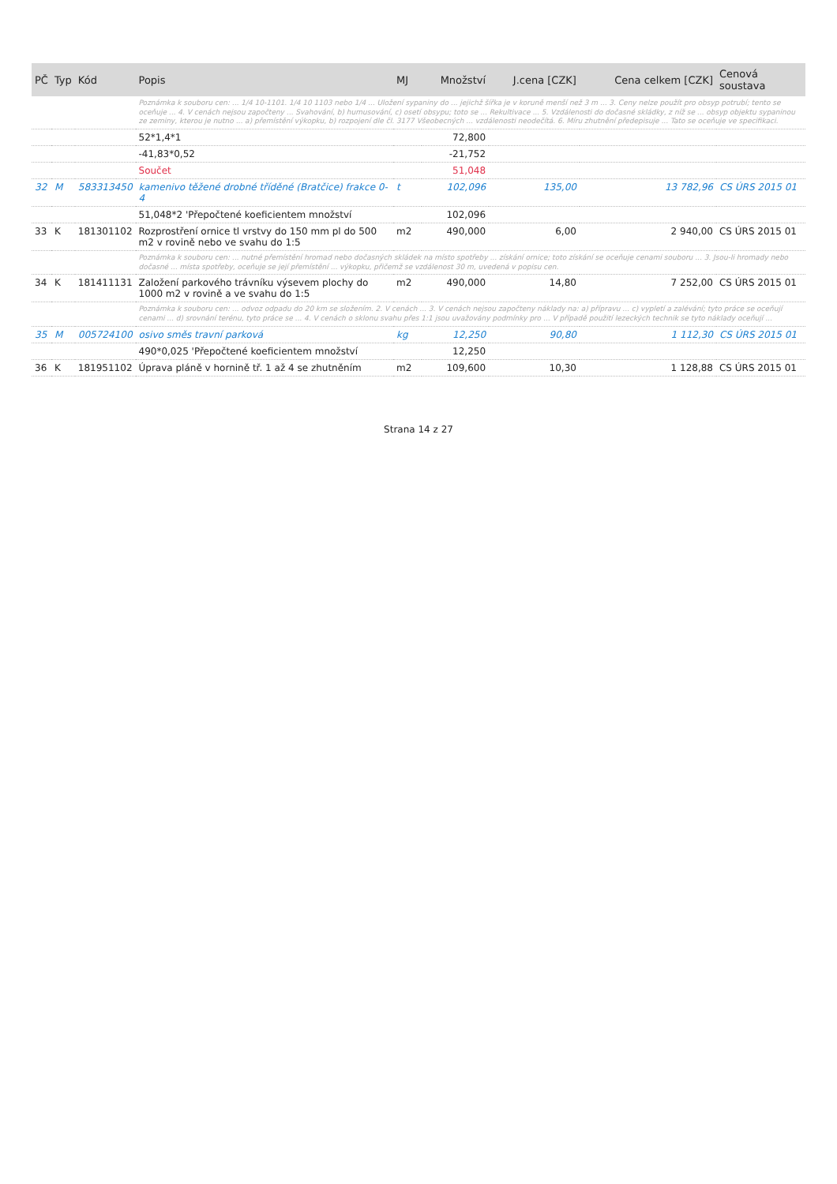| PČ | Typ | Kód | Popis | MJ | Množství | J.cena [CZK] | Cena celkem [CZK] | Cenová soustava |
| --- | --- | --- | --- | --- | --- | --- | --- | --- |
| | | | Poznámka k souboru cen: ... 1/4 10-1101. 1/4 10 1103 nebo 1/4 ... Uložení sypaniny do ... jejichž šířka je v koruně menší než 3 m ... 3. Ceny nelze použít pro obsyp potrubí; tento se oceňuje ... 4. V cenách nejsou započteny ... Svahování, b) humusování, c) osetí obsypu; toto se ... Rekultivace ... 5. Vzdálenosti do dočasné skládky, z níž se ... obsyp objektu sypaninou ze zeminy, kterou je nutno ... a) přemístění výkopku, b) rozpojení dle čl. 3177 Všeobecných ... vzdálenosti neodečítá. 6. Míru zhutnění předepisuje ... Tato se oceňuje ve specifikaci. | | | | | |
| | | | 52*1,4*1 | | 72,800 | | | |
| | | | -41,83*0,52 | | -21,752 | | | |
| | | | Součet | | 51,048 | | | |
| 32 | M | 583313450 | kamenivo těžené drobné tříděné (Bratčice) frakce 0-4 | t | 102,096 | 135,00 | 13 782,96 | CS ÚRS 2015 01 |
| | | | 51,048*2 'Přepočtené koeficientem množství | | 102,096 | | | |
| 33 | K | 181301102 | Rozprostření ornice tl vrstvy do 150 mm pl do 500 m2 v rovině nebo ve svahu do 1:5 | m2 | 490,000 | 6,00 | 2 940,00 | CS ÚRS 2015 01 |
| | | | Poznámka k souboru cen: ... nutné přemístění hromad nebo dočasných skládek na místo spotřeby ... získání ornice; toto získání se oceňuje cenami souboru ... 3. Jsou-li hromady nebo dočasné ... místa spotřeby, oceňuje se její přemístění ... výkopku, přičemž se vzdálenost 30 m, uvedená v popisu cen. | | | | | |
| 34 | K | 181411131 | Založení parkového trávníku výsevem plochy do 1000 m2 v rovině a ve svahu do 1:5 | m2 | 490,000 | 14,80 | 7 252,00 | CS ÚRS 2015 01 |
| | | | Poznámka k souboru cen: ... odvoz odpadu do 20 km se složením. 2. V cenách ... 3. V cenách nejsou započteny náklady na: a) přípravu ... c) vypletí a zalévání; tyto práce se oceňují cenami ... d) srovnání terénu, tyto práce se ... 4. V cenách o sklonu svahu přes 1:1 jsou uvažovány podmínky pro ... V případě použití lezeckých technik se tyto náklady oceňují ... | | | | | |
| 35 | M | 005724100 | osivo směs travní parková | kg | 12,250 | 90,80 | 1 112,30 | CS ÚRS 2015 01 |
| | | | 490*0,025 'Přepočtené koeficientem množství | | 12,250 | | | |
| 36 | K | 181951102 | Úprava pláně v hornině tř. 1 až 4 se zhutněním | m2 | 109,600 | 10,30 | 1 128,88 | CS ÚRS 2015 01 |
Strana 14 z 27